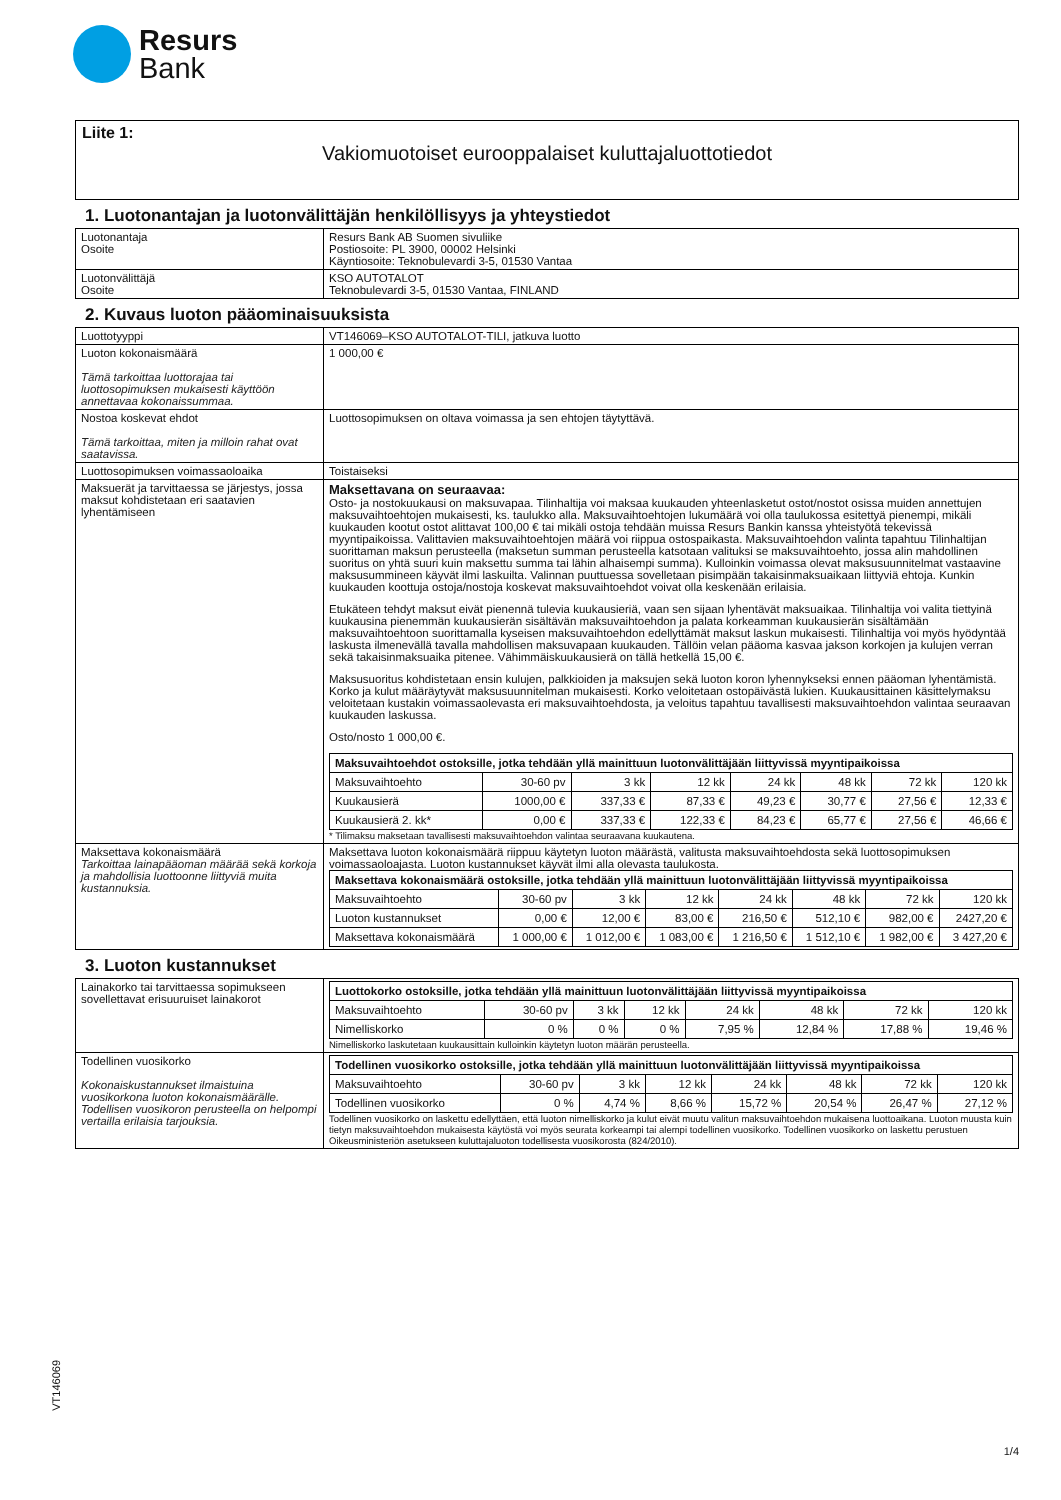Resurs
Bank
Liite 1:
Vakiomuotoiset eurooppalaiset kuluttajaluottotiedot
1. Luotonantajan ja luotonvälittäjän henkilöllisyys ja yhteystiedot
| Luotonantaja Osoite | Resurs Bank AB Suomen sivuliike Postiosoite: PL 3900, 00002 Helsinki Käyntiosoite: Teknobulevardi 3-5, 01530 Vantaa |
| Luotonvälittäjä Osoite | KSO AUTOTALOT Teknobulevardi 3-5, 01530 Vantaa, FINLAND |
2. Kuvaus luoton pääominaisuuksista
| Luottotyyppi | VT146069–KSO AUTOTALOT-TILI, jatkuva luotto |
| Luoton kokonaismäärä Tämä tarkoittaa luottorajaa tai luottosopimuksen mukaisesti käyttöön annettavaa kokonaissummaa. | 1 000,00 € |
| Nostoa koskevat ehdot Tämä tarkoittaa, miten ja milloin rahat ovat saatavissa. | Luottosopimuksen on oltava voimassa ja sen ehtojen täytyttävä. |
| Luottosopimuksen voimassaoloaika | Toistaiseksi |
| Maksuerät ja tarvittaessa se järjestys, jossa maksut kohdistetaan eri saatavien lyhentämiseen | Maksettavana on seuraavaa: Osto- ja nostokuukausi on maksuvapaa. Tilinhaltija voi maksaa kuukauden yhteenlasketut ostot/nostot osissa muiden annettujen maksuvaihtoehtojen mukaisesti, ks. taulukko alla. Maksuvaihtoehtojen lukumäärä voi olla taulukossa esitettyä pienempi, mikäli kuukauden kootut ostot alittavat 100,00 € tai mikäli ostoja tehdään muissa Resurs Bankin kanssa yhteistyötä tekevissä myyntipaikoissa. Valittavien maksuvaihtoehtojen määrä voi riippua ostospaikasta. Maksuvaihtoehdon valinta tapahtuu Tilinhaltijan suorittaman maksun perusteella (maksetun summan perusteella katsotaan valituksi se maksuvaihtoehto, jossa alin mahdollinen suoritus on yhtä suuri kuin maksettu summa tai lähin alhaisempi summa). Kulloinkin voimassa olevat maksusuunnitelmat vastaavine maksusummineen käyvät ilmi laskuilta. Valinnan puuttuessa sovelletaan pisimpään takaisinmaksuaikaan liittyviä ehtoja. Kunkin kuukauden koottuja ostoja/nostoja koskevat maksuvaihtoehdot voivat olla keskenään erilaisia. Etukäteen tehdyt maksut eivät pienennä tulevia kuukausieriä, vaan sen sijaan lyhentävät maksuaikaa. Tilinhaltija voi valita tiettyinä kuukausina pienemmän kuukausierän sisältävän maksuvaihtoehdon ja palata korkeamman kuukausierän sisältämään maksuvaihtoehtoon suorittamalla kyseisen maksuvaihtoehdon edellyttämät maksut laskun mukaisesti. Tilinhaltija voi myös hyödyntää laskusta ilmenevällä tavalla mahdollisen maksuvapaan kuukauden. Tällöin velan pääoma kasvaa jakson korkojen ja kulujen verran sekä takaisinmaksuaika pitenee. Vähimmäiskuukausierä on tällä hetkellä 15,00 €. Maksusuoritus kohdistetaan ensin kulujen, palkkioiden ja maksujen sekä luoton koron lyhennykseksi ennen pääoman lyhentämistä. Korko ja kulut määräytyvät maksusuunnitelman mukaisesti. Korko veloitetaan ostopäivästä lukien. Kuukausittainen käsittelymaksu veloitetaan kustakin voimassaolevasta eri maksuvaihtoehdosta, ja veloitus tapahtuu tavallisesti maksuvaihtoehdon valintaa seuraavan kuukauden laskussa. Osto/nosto 1 000,00 €. / Maksuvaihtoehdot ostoksille, jotka tehdään yllä mainittuun luotonvälittäjään liittyvissä myyntipaikoissa / / / / / / / / / --- / --- / --- / --- / --- / --- / --- / --- / / Maksuvaihtoehto / 30-60 pv / 3 kk / 12 kk / 24 kk / 48 kk / 72 kk / 120 kk / / Kuukausierä / 1000,00 € / 337,33 € / 87,33 € / 49,23 € / 30,77 € / 27,56 € / 12,33 € / / Kuukausierä 2. kk* / 0,00 € / 337,33 € / 122,33 € / 84,23 € / 65,77 € / 27,56 € / 46,66 € / * Tilimaksu maksetaan tavallisesti maksuvaihtoehdon valintaa seuraavana kuukautena. |
| Maksettava kokonaismäärä Tarkoittaa lainapääoman määrää sekä korkoja ja mahdollisia luottoonne liittyviä muita kustannuksia. | Maksettava luoton kokonaismäärä riippuu käytetyn luoton määrästä, valitusta maksuvaihtoehdosta sekä luottosopimuksen voimassaoloajasta. Luoton kustannukset käyvät ilmi alla olevasta taulukosta. / Maksettava kokonaismäärä ostoksille, jotka tehdään yllä mainittuun luotonvälittäjään liittyvissä myyntipaikoissa / / / / / / / / / --- / --- / --- / --- / --- / --- / --- / --- / / Maksuvaihtoehto / 30-60 pv / 3 kk / 12 kk / 24 kk / 48 kk / 72 kk / 120 kk / / Luoton kustannukset / 0,00 € / 12,00 € / 83,00 € / 216,50 € / 512,10 € / 982,00 € / 2427,20 € / / Maksettava kokonaismäärä / 1 000,00 € / 1 012,00 € / 1 083,00 € / 1 216,50 € / 1 512,10 € / 1 982,00 € / 3 427,20 € / |
3. Luoton kustannukset
| Lainakorko tai tarvittaessa sopimukseen sovellettavat erisuuruiset lainakorot | / Luottokorko ostoksille, jotka tehdään yllä mainittuun luotonvälittäjään liittyvissä myyntipaikoissa / / / / / / / / / --- / --- / --- / --- / --- / --- / --- / --- / / Maksuvaihtoehto / 30-60 pv / 3 kk / 12 kk / 24 kk / 48 kk / 72 kk / 120 kk / / Nimelliskorko / 0 % / 0 % / 0 % / 7,95 % / 12,84 % / 17,88 % / 19,46 % / Nimelliskorko laskutetaan kuukausittain kulloinkin käytetyn luoton määrän perusteella. |
| Todellinen vuosikorko Kokonaiskustannukset ilmaistuina vuosikorkona luoton kokonaismäärälle. Todellisen vuosikoron perusteella on helpompi vertailla erilaisia tarjouksia. | / Todellinen vuosikorko ostoksille, jotka tehdään yllä mainittuun luotonvälittäjään liittyvissä myyntipaikoissa / / / / / / / / / --- / --- / --- / --- / --- / --- / --- / --- / / Maksuvaihtoehto / 30-60 pv / 3 kk / 12 kk / 24 kk / 48 kk / 72 kk / 120 kk / / Todellinen vuosikorko / 0 % / 4,74 % / 8,66 % / 15,72 % / 20,54 % / 26,47 % / 27,12 % / Todellinen vuosikorko on laskettu edellyttäen, että luoton nimelliskorko ja kulut eivät muutu valitun maksuvaihtoehdon mukaisena luottoaikana. Luoton muusta kuin tietyn maksuvaihtoehdon mukaisesta käytöstä voi myös seurata korkeampi tai alempi todellinen vuosikorko. Todellinen vuosikorko on laskettu perustuen Oikeusministeriön asetukseen kuluttajaluoton todellisesta vuosikorosta (824/2010). |
VT146069
1/4